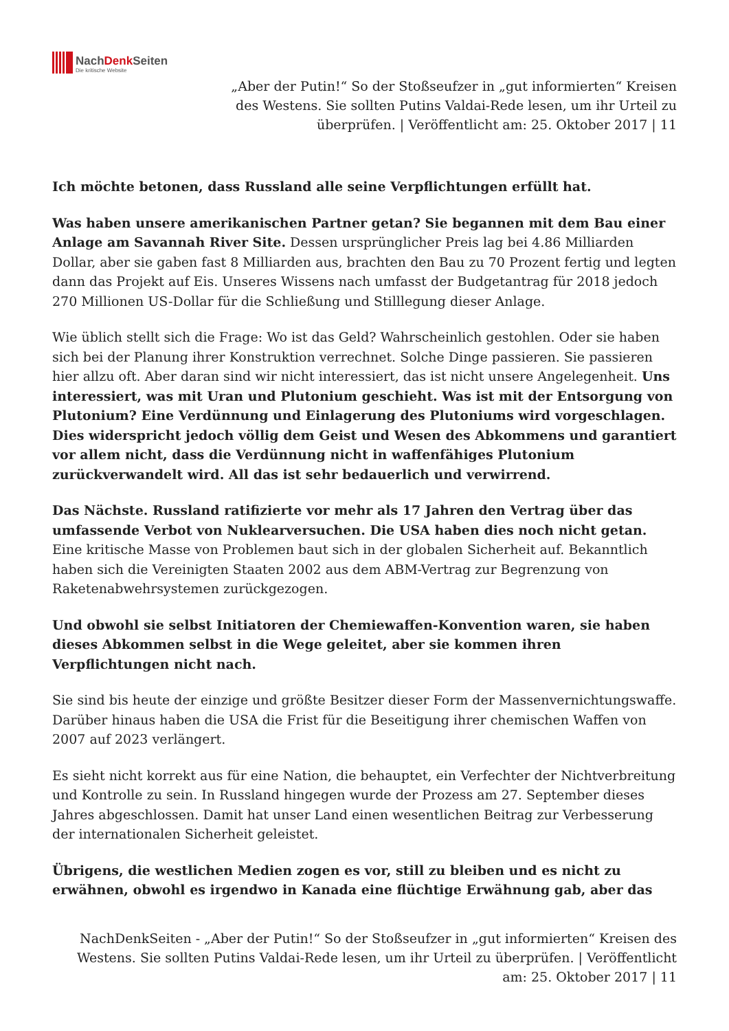NachDenk Seiten
Die kritische Website
„Aber der Putin!“ So der Stoßseufzer in „gut informierten“ Kreisen des Westens. Sie sollten Putins Valdai-Rede lesen, um ihr Urteil zu überprüfen. | Veröffentlicht am: 25. Oktober 2017 | 11
Ich möchte betonen, dass Russland alle seine Verpflichtungen erfüllt hat.
Was haben unsere amerikanischen Partner getan? Sie begannen mit dem Bau einer Anlage am Savannah River Site. Dessen ursprünglicher Preis lag bei 4.86 Milliarden Dollar, aber sie gaben fast 8 Milliarden aus, brachten den Bau zu 70 Prozent fertig und legten dann das Projekt auf Eis. Unseres Wissens nach umfasst der Budgetantrag für 2018 jedoch 270 Millionen US-Dollar für die Schließung und Stilllegung dieser Anlage.
Wie üblich stellt sich die Frage: Wo ist das Geld? Wahrscheinlich gestohlen. Oder sie haben sich bei der Planung ihrer Konstruktion verrechnet. Solche Dinge passieren. Sie passieren hier allzu oft. Aber daran sind wir nicht interessiert, das ist nicht unsere Angelegenheit. Uns interessiert, was mit Uran und Plutonium geschieht. Was ist mit der Entsorgung von Plutonium? Eine Verdünnung und Einlagerung des Plutoniums wird vorgeschlagen. Dies widerspricht jedoch völlig dem Geist und Wesen des Abkommens und garantiert vor allem nicht, dass die Verdünnung nicht in waffenfähiges Plutonium zurückverwandelt wird. All das ist sehr bedauerlich und verwirrend.
Das Nächste. Russland ratifizierte vor mehr als 17 Jahren den Vertrag über das umfassende Verbot von Nuklearversuchen. Die USA haben dies noch nicht getan. Eine kritische Masse von Problemen baut sich in der globalen Sicherheit auf. Bekanntlich haben sich die Vereinigten Staaten 2002 aus dem ABM-Vertrag zur Begrenzung von Raketenabwehrsystemen zurückgezogen.
Und obwohl sie selbst Initiatoren der Chemiewaffen-Konvention waren, sie haben dieses Abkommen selbst in die Wege geleitet, aber sie kommen ihren Verpflichtungen nicht nach.
Sie sind bis heute der einzige und größte Besitzer dieser Form der Massenvernichtungswaffe. Darüber hinaus haben die USA die Frist für die Beseitigung ihrer chemischen Waffen von 2007 auf 2023 verlängert.
Es sieht nicht korrekt aus für eine Nation, die behauptet, ein Verfechter der Nichtverbreitung und Kontrolle zu sein. In Russland hingegen wurde der Prozess am 27. September dieses Jahres abgeschlossen. Damit hat unser Land einen wesentlichen Beitrag zur Verbesserung der internationalen Sicherheit geleistet.
Übrigens, die westlichen Medien zogen es vor, still zu bleiben und es nicht zu erwähnen, obwohl es irgendwo in Kanada eine flüchtige Erwähnung gab, aber das
NachDenkSeiten - „Aber der Putin!“ So der Stoßseufzer in „gut informierten“ Kreisen des Westens. Sie sollten Putins Valdai-Rede lesen, um ihr Urteil zu überprüfen. | Veröffentlicht am: 25. Oktober 2017 | 11